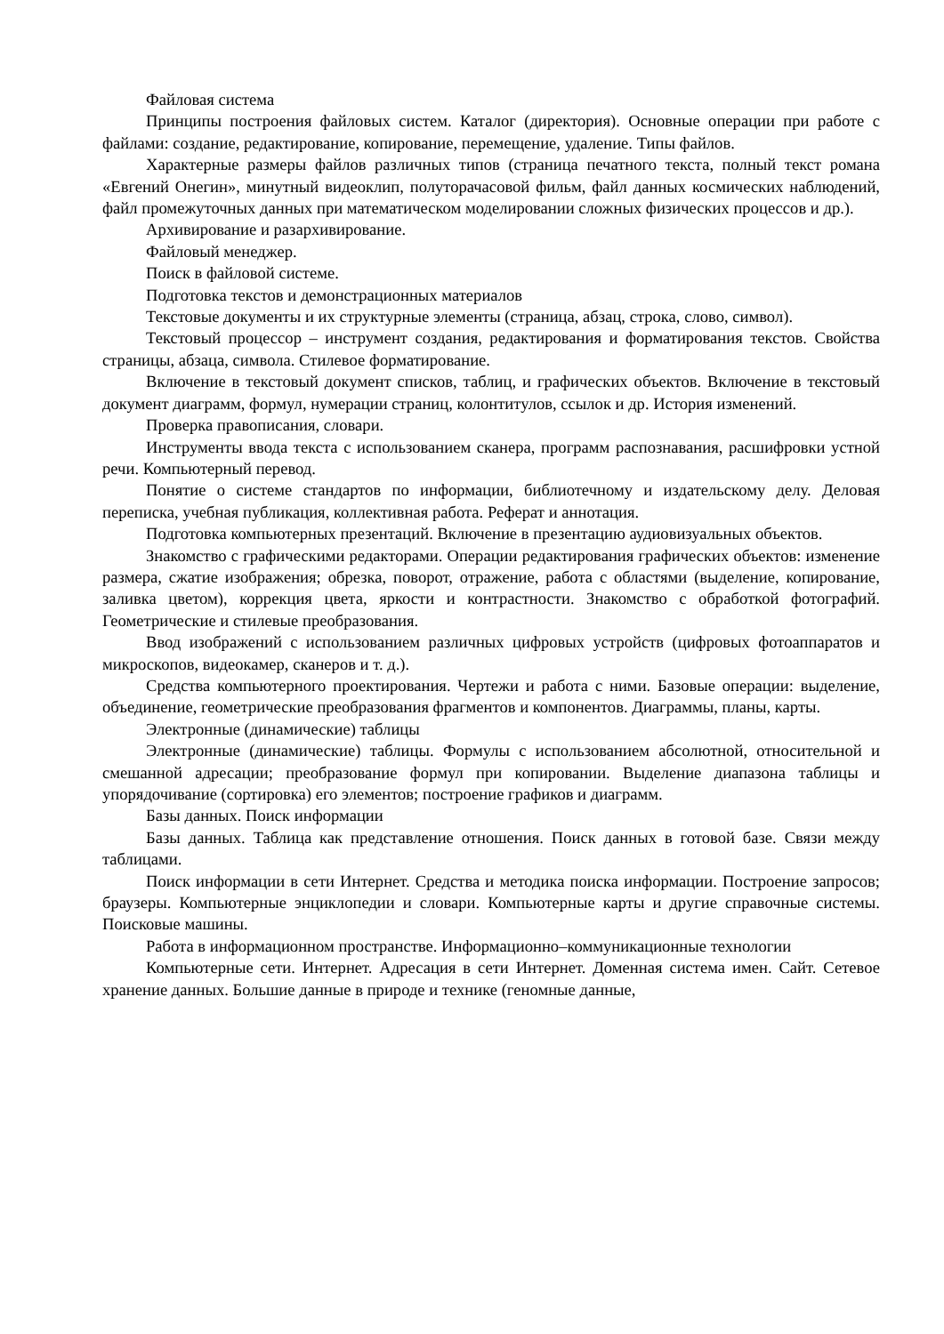Файловая система
Принципы построения файловых систем. Каталог (директория). Основные операции при работе с файлами: создание, редактирование, копирование, перемещение, удаление. Типы файлов.
Характерные размеры файлов различных типов (страница печатного текста, полный текст романа «Евгений Онегин», минутный видеоклип, полуторачасовой фильм, файл данных космических наблюдений, файл промежуточных данных при математическом моделировании сложных физических процессов и др.).
Архивирование и разархивирование.
Файловый менеджер.
Поиск в файловой системе.
Подготовка текстов и демонстрационных материалов
Текстовые документы и их структурные элементы (страница, абзац, строка, слово, символ).
Текстовый процессор – инструмент создания, редактирования и форматирования текстов. Свойства страницы, абзаца, символа. Стилевое форматирование.
Включение в текстовый документ списков, таблиц, и графических объектов. Включение в текстовый документ диаграмм, формул, нумерации страниц, колонтитулов, ссылок и др. История изменений.
Проверка правописания, словари.
Инструменты ввода текста с использованием сканера, программ распознавания, расшифровки устной речи. Компьютерный перевод.
Понятие о системе стандартов по информации, библиотечному и издательскому делу. Деловая переписка, учебная публикация, коллективная работа. Реферат и аннотация.
Подготовка компьютерных презентаций. Включение в презентацию аудиовизуальных объектов.
Знакомство с графическими редакторами. Операции редактирования графических объектов: изменение размера, сжатие изображения; обрезка, поворот, отражение, работа с областями (выделение, копирование, заливка цветом), коррекция цвета, яркости и контрастности. Знакомство с обработкой фотографий. Геометрические и стилевые преобразования.
Ввод изображений с использованием различных цифровых устройств (цифровых фотоаппаратов и микроскопов, видеокамер, сканеров и т. д.).
Средства компьютерного проектирования. Чертежи и работа с ними. Базовые операции: выделение, объединение, геометрические преобразования фрагментов и компонентов. Диаграммы, планы, карты.
Электронные (динамические) таблицы
Электронные (динамические) таблицы. Формулы с использованием абсолютной, относительной и смешанной адресации; преобразование формул при копировании. Выделение диапазона таблицы и упорядочивание (сортировка) его элементов; построение графиков и диаграмм.
Базы данных. Поиск информации
Базы данных. Таблица как представление отношения. Поиск данных в готовой базе. Связи между таблицами.
Поиск информации в сети Интернет. Средства и методика поиска информации. Построение запросов; браузеры. Компьютерные энциклопедии и словари. Компьютерные карты и другие справочные системы. Поисковые машины.
Работа в информационном пространстве. Информационно–коммуникационные технологии
Компьютерные сети. Интернет. Адресация в сети Интернет. Доменная система имен. Сайт. Сетевое хранение данных. Большие данные в природе и технике (геномные данные,